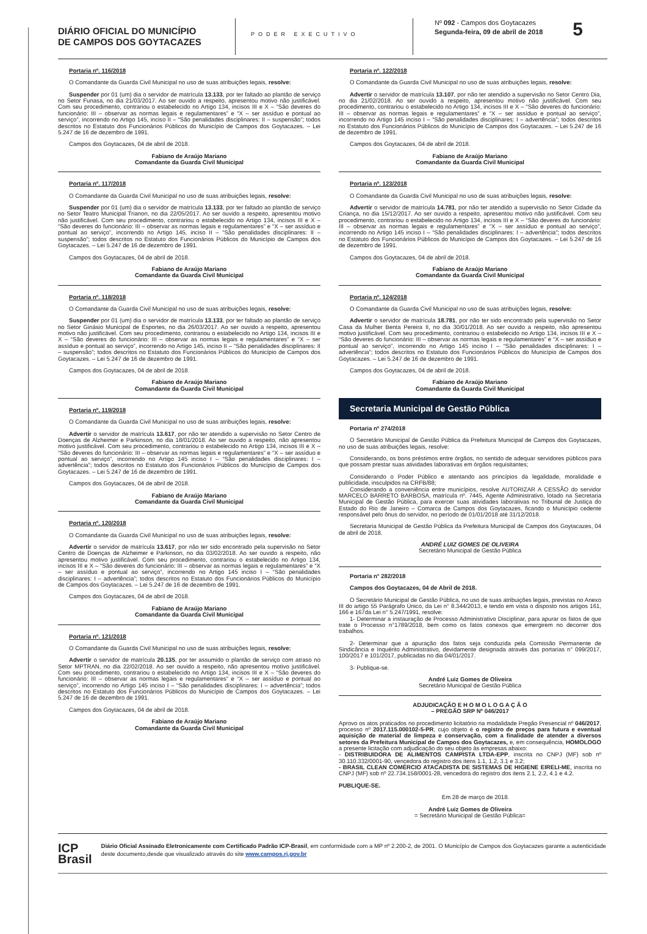DIÁRIO OFICIAL DO MUNICÍPIO
DE CAMPOS DOS GOYTACAZES
PODER EXECUTIVO
Nº 092 - Campos dos Goytacazes
Segunda-feira, 09 de abril de 2018
5
Portaria nº. 116/2018
O Comandante da Guarda Civil Municipal no uso de suas atribuições legais, resolve:
Suspender por 01 (um) dia o servidor de matrícula 13.133, por ter faltado ao plantão de serviço no Setor Funasa, no dia 21/03/2017. Ao ser ouvido a respeito, apresentou motivo não justificável. Com seu procedimento, contrariou o estabelecido no Artigo 134, incisos III e X – “São deveres do funcionário: III – observar as normas legais e regulamentares” e “X – ser assíduo e pontual ao serviço”, incorrendo no Artigo 145, inciso II – “São penalidades disciplinares: II – suspensão”; todos descritos no Estatuto dos Funcionários Públicos do Município de Campos dos Goytacazes. – Lei 5.247 de 16 de dezembro de 1991.
Campos dos Goytacazes, 04 de abril de 2018.
Fabiano de Araújo Mariano
Comandante da Guarda Civil Municipal
Portaria nº. 117/2018
O Comandante da Guarda Civil Municipal no uso de suas atribuições legais, resolve:
Suspender por 01 (um) dia o servidor de matrícula 13.133, por ter faltado ao plantão de serviço no Setor Teatro Municipal Trianon, no dia 22/05/2017. Ao ser ouvido a respeito, apresentou motivo não justificável. Com seu procedimento, contrariou o estabelecido no Artigo 134, incisos III e X – “São deveres do funcionário: III – observar as normas legais e regulamentares” e “X – ser assíduo e pontual ao serviço”, incorrendo no Artigo 145, inciso II – “São penalidades disciplinares: II – suspensão”; todos descritos no Estatuto dos Funcionários Públicos do Município de Campos dos Goytacazes. – Lei 5.247 de 16 de dezembro de 1991.
Campos dos Goytacazes, 04 de abril de 2018.
Fabiano de Araújo Mariano
Comandante da Guarda Civil Municipal
Portaria nº. 118/2018
O Comandante da Guarda Civil Municipal no uso de suas atribuições legais, resolve:
Suspender por 01 (um) dia o servidor de matrícula 13.133, por ter faltado ao plantão de serviço no Setor Ginásio Municipal de Esportes, no dia 26/03/2017. Ao ser ouvido a respeito, apresentou motivo não justificável. Com seu procedimento, contrariou o estabelecido no Artigo 134, incisos III e X – “São deveres do funcionário: III – observar as normas legais e regulamentares” e “X – ser assíduo e pontual ao serviço”, incorrendo no Artigo 145, inciso II – “São penalidades disciplinares: II – suspensão”; todos descritos no Estatuto dos Funcionários Públicos do Município de Campos dos Goytacazes. – Lei 5.247 de 16 de dezembro de 1991.
Campos dos Goytacazes, 04 de abril de 2018.
Fabiano de Araújo Mariano
Comandante da Guarda Civil Municipal
Portaria nº. 119/2018
O Comandante da Guarda Civil Municipal no uso de suas atribuições legais, resolve:
Advertir o servidor de matrícula 13.617, por não ter atendido a supervisão no Setor Centro de Doenças de Alzheimer e Parkinson, no dia 18/01/2018. Ao ser ouvido a respeito, não apresentou motivo justificável. Com seu procedimento, contrariou o estabelecido no Artigo 134, incisos III e X – “São deveres do funcionário: III – observar as normas legais e regulamentares” e “X – ser assíduo e pontual ao serviço”, incorrendo no Artigo 145 inciso I – “São penalidades disciplinares: I – advertência”; todos descritos no Estatuto dos Funcionários Públicos do Município de Campos dos Goytacazes. – Lei 5.247 de 16 de dezembro de 1991.
Campos dos Goytacazes, 04 de abril de 2018.
Fabiano de Araújo Mariano
Comandante da Guarda Civil Municipal
Portaria nº. 120/2018
O Comandante da Guarda Civil Municipal no uso de suas atribuições legais, resolve:
Advertir o servidor de matrícula 13.617, por não ter sido encontrado pela supervisão no Setor Centro de Doenças de Alzheimer e Parkinson, no dia 03/02/2018. Ao ser ouvido a respeito, não apresentou motivo justificável. Com seu procedimento, contrariou o estabelecido no Artigo 134, incisos III e X – “São deveres do funcionário: III – observar as normas legais e regulamentares” e “X – ser assíduo e pontual ao serviço”, incorrendo no Artigo 145 inciso I – “São penalidades disciplinares: I – advertência”; todos descritos no Estatuto dos Funcionários Públicos do Município de Campos dos Goytacazes. – Lei 5.247 de 16 de dezembro de 1991.
Campos dos Goytacazes, 04 de abril de 2018.
Fabiano de Araújo Mariano
Comandante da Guarda Civil Municipal
Portaria nº. 121/2018
O Comandante da Guarda Civil Municipal no uso de suas atribuições legais, resolve:
Advertir o servidor de matrícula 20.135, por ter assumido o plantão de serviço com atraso no Setor MPTRAN, no dia 22/02/2018. Ao ser ouvido a respeito, não apresentou motivo justificável. Com seu procedimento, contrariou o estabelecido no Artigo 134, incisos III e X – “São deveres do funcionário: III – observar as normas legais e regulamentares” e “X – ser assíduo e pontual ao serviço”, incorrendo no Artigo 145 inciso I – “São penalidades disciplinares: I – advertência”; todos descritos no Estatuto dos Funcionários Públicos do Município de Campos dos Goytacazes. – Lei 5.247 de 16 de dezembro de 1991.
Campos dos Goytacazes, 04 de abril de 2018.
Fabiano de Araújo Mariano
Comandante da Guarda Civil Municipal
Portaria nº. 122/2018
O Comandante da Guarda Civil Municipal no uso de suas atribuições legais, resolve:
Advertir o servidor de matrícula 13.107, por não ter atendido a supervisão no Setor Centro Dia, no dia 21/02/2018. Ao ser ouvido a respeito, apresentou motivo não justificável. Com seu procedimento, contrariou o estabelecido no Artigo 134, incisos III e X – “São deveres do funcionário: III – observar as normas legais e regulamentares” e “X – ser assíduo e pontual ao serviço”, incorrendo no Artigo 145 inciso I – “São penalidades disciplinares: I – advertência”; todos descritos no Estatuto dos Funcionários Públicos do Município de Campos dos Goytacazes. – Lei 5.247 de 16 de dezembro de 1991.
Campos dos Goytacazes, 04 de abril de 2018.
Fabiano de Araújo Mariano
Comandante da Guarda Civil Municipal
Portaria nº. 123/2018
O Comandante da Guarda Civil Municipal no uso de suas atribuições legais, resolve:
Advertir o servidor de matrícula 14.781, por não ter atendido a supervisão no Setor Cidade da Criança, no dia 15/12/2017. Ao ser ouvido a respeito, apresentou motivo não justificável. Com seu procedimento, contrariou o estabelecido no Artigo 134, incisos III e X – “São deveres do funcionário: III – observar as normas legais e regulamentares” e “X – ser assíduo e pontual ao serviço”, incorrendo no Artigo 145 inciso I – “São penalidades disciplinares: I – advertência”; todos descritos no Estatuto dos Funcionários Públicos do Município de Campos dos Goytacazes. – Lei 5.247 de 16 de dezembro de 1991.
Campos dos Goytacazes, 04 de abril de 2018.
Fabiano de Araújo Mariano
Comandante da Guarda Civil Municipal
Portaria nº. 124/2018
O Comandante da Guarda Civil Municipal no uso de suas atribuições legais, resolve:
Advertir o servidor de matrícula 18.781, por não ter sido encontrado pela supervisão no Setor Casa da Mulher Benta Pereira II, no dia 30/01/2018. Ao ser ouvido a respeito, não apresentou motivo justificável. Com seu procedimento, contrariou o estabelecido no Artigo 134, incisos III e X – “São deveres do funcionário: III – observar as normas legais e regulamentares” e “X – ser assíduo e pontual ao serviço”, incorrendo no Artigo 145 inciso I – “São penalidades disciplinares: I – advertência”; todos descritos no Estatuto dos Funcionários Públicos do Município de Campos dos Goytacazes. – Lei 5.247 de 16 de dezembro de 1991.
Campos dos Goytacazes, 04 de abril de 2018.
Fabiano de Araújo Mariano
Comandante da Guarda Civil Municipal
Secretaria Municipal de Gestão Pública
Portaria nº 274/2018
O Secretário Municipal de Gestão Pública da Prefeitura Municipal de Campos dos Goytacazes, no uso de suas atribuições legais, resolve:
Considerando, os bons préstimos entre órgãos, no sentido de adequar servidores públicos para que possam prestar suas atividades laborativas em órgãos requisitantes;
Considerando o Poder Público e atentando aos princípios da legalidade, moralidade e publicidade, insculpidos na CRFB/88;
Considerando a conveniência entre municípios, resolve AUTORIZAR A CESSÃO do servidor MARCELO BARRETO BARBOSA, matrícula nº. 7445, Agente Administrativo, lotado na Secretaria Municipal de Gestão Pública, para exercer suas atividades laborativas no Tribunal de Justiça do Estado do Rio de Janeiro – Comarca de Campos dos Goytacazes, ficando o Município cedente responsável pelo ônus do servidor, no período de 01/01/2018 até 31/12/2018.
Secretaria Municipal de Gestão Pública da Prefeitura Municipal de Campos dos Goytacazes, 04 de abril de 2018.
ANDRÉ LUIZ GOMES DE OLIVEIRA
Secretário Municipal de Gestão Pública
Portaria n° 282/2018
Campos dos Goytacazes, 04 de Abril de 2018.
O Secretário Municipal de Gestão Pública, no uso de suas atribuições legais, previstas no Anexo III do artigo 55 Parágrafo Único, da Lei n° 8.344/2013, e tendo em vista o disposto nos artigos 161, 166 e 167da Lei n° 5.247/1991, resolve:
1- Determinar a instauração de Processo Administrativo Disciplinar, para apurar os fatos de que trate o Processo n°1789/2018, bem como os fatos conexos que emergirem no decorrer dos trabalhos.
2- Determinar que a apuração dos fatos seja conduzida pela Comissão Permanente de Sindicância e Inquérito Administrativo, devidamente designada através das portarias n° 099/2017, 100/2017 e 101/2017, publicadas no dia 04/01/2017.
3- Publique-se.
André Luiz Gomes de Oliveira
Secretário Municipal de Gestão Pública
ADJUDICAÇÃO E H O M O L O G A Ç Ã O
– PREGÃO SRP Nº 046/2017
Aprovo os atos praticados no procedimento licitatório na modalidade Pregão Presencial nº 046/2017, processo nº 2017.115.000102-5-PR, cujo objeto é o registro de preços para futura e eventual aquisição de material de limpeza e conservação, com a finalidade de atender a diversos setores da Prefeitura Municipal de Campos dos Goytacazes, e, em consequência, HOMOLOGO a presente licitação com adjudicação do seu objeto às empresas abaixo:
- DISTRIBUIDORA DE ALIMENTOS CAMPISTA LTDA-EPP, inscrita no CNPJ (MF) sob nº 30.110.332/0001-90, vencedora do registro dos itens 1.1, 1.2, 3.1 e 3.2;
- BRASIL CLEAN COMÉRCIO ATACADISTA DE SISTEMAS DE HIGIENE EIRELI-ME, inscrita no CNPJ (MF) sob nº 22.734.158/0001-28, vencedora do registro dos itens 2.1, 2.2, 4.1 e 4.2.
PUBLIQUE-SE.
Em 28 de março de 2018.
André Luiz Gomes de Oliveira
= Secretário Municipal de Gestão Pública=
ICP
Brasil
Diário Oficial Assinado Eletronicamente com Certificado Padrão ICP-Brasil, em conformidade com a MP nº 2.200-2, de 2001. O Município de Campos dos Goytacazes garante a autenticidade deste documento,desde que visualizado através do site www.campos.rj.gov.br